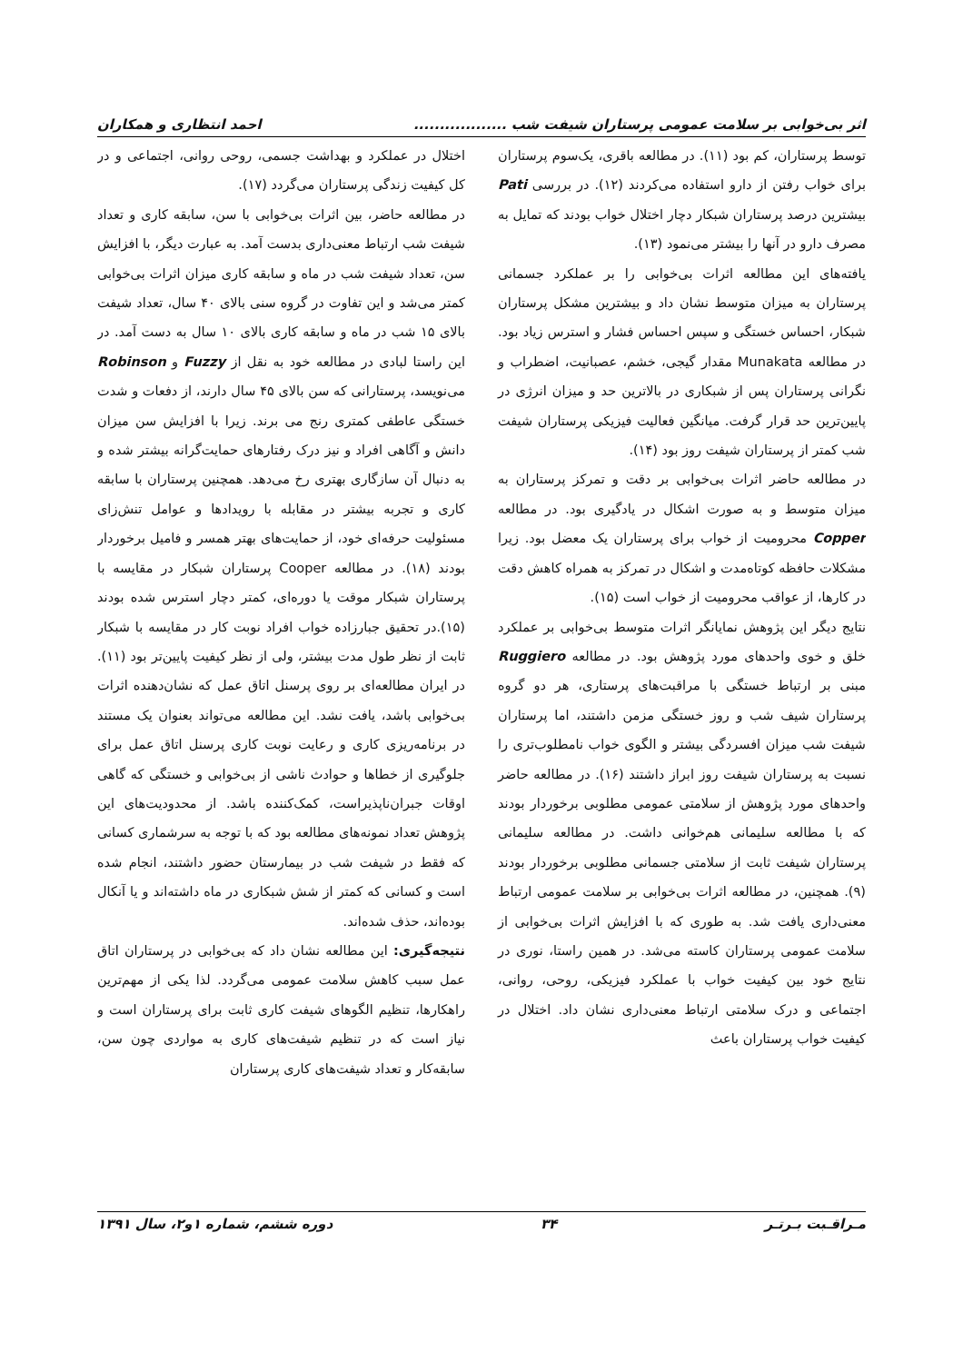اثر بی‌خوابی بر سلامت عمومی پرستاران شیفت شب .................. احمد انتظاری و همکاران
توسط پرستاران، کم بود (۱۱). در مطالعه باقری، یک‌سوم پرستاران برای خواب رفتن از دارو استفاده می‌کردند (۱۲). در بررسی Pati بیشترین درصد پرستاران شبکار دچار اختلال خواب بودند که تمایل به مصرف دارو در آنها را بیشتر می‌نمود (۱۳).
یافته‌های این مطالعه اثرات بی‌خوابی را بر عملکرد جسمانی پرستاران به میزان متوسط نشان داد و بیشترین مشکل پرستاران شبکار، احساس خستگی و سپس احساس فشار و استرس زیاد بود. در مطالعه Munakata مقدار گیجی، خشم، عصبانیت، اضطراب و نگرانی پرستاران پس از شبکاری در بالاترین حد و میزان انرژی در پایین‌ترین حد قرار گرفت. میانگین فعالیت فیزیکی پرستاران شیفت شب کمتر از پرستاران شیفت روز بود (۱۴).
در مطالعه حاضر اثرات بی‌خوابی بر دقت و تمرکز پرستاران به میزان متوسط و به صورت اشکال در یادگیری بود. در مطالعه Copper محرومیت از خواب برای پرستاران یک معضل بود. زیرا مشکلات حافظه کوتاه‌مدت و اشکال در تمرکز به همراه کاهش دقت در کارها، از عواقب محرومیت از خواب است (۱۵).
نتایج دیگر این پژوهش نمایانگر اثرات متوسط بی‌خوابی بر عملکرد خلق و خوی واحدهای مورد پژوهش بود. در مطالعه Ruggiero مبنی بر ارتباط خستگی با مراقبت‌های پرستاری، هر دو گروه پرستاران شیف شب و روز خستگی مزمن داشتند، اما پرستاران شیفت شب میزان افسردگی بیشتر و الگوی خواب نامطلوب‌تری را نسبت به پرستاران شیفت روز ابراز داشتند (۱۶). در مطالعه حاضر واحدهای مورد پژوهش از سلامتی عمومی مطلوبی برخوردار بودند که با مطالعه سلیمانی هم‌خوانی داشت. در مطالعه سلیمانی پرستاران شیفت ثابت از سلامتی جسمانی مطلوبی برخوردار بودند (۹). همچنین، در مطالعه اثرات بی‌خوابی بر سلامت عمومی ارتباط معنی‌داری یافت شد. به طوری که با افزایش اثرات بی‌خوابی از سلامت عمومی پرستاران کاسته می‌شد. در همین راستا، نوری در نتایج خود بین کیفیت خواب با عملکرد فیزیکی، روحی، روانی، اجتماعی و درک سلامتی ارتباط معنی‌داری نشان داد. اختلال در کیفیت خواب پرستاران باعث
اختلال در عملکرد و بهداشت جسمی، روحی روانی، اجتماعی و در کل کیفیت زندگی پرستاران می‌گردد (۱۷).
در مطالعه حاضر، بین اثرات بی‌خوابی با سن، سابقه کاری و تعداد شیفت شب ارتباط معنی‌داری بدست آمد. به عبارت دیگر، با افزایش سن، تعداد شیفت شب در ماه و سابقه کاری میزان اثرات بی‌خوابی کمتر می‌شد و این تفاوت در گروه سنی بالای ۴۰ سال، تعداد شیفت بالای ۱۵ شب در ماه و سابقه کاری بالای ۱۰ سال به دست آمد. در این راستا لبادی در مطالعه خود به نقل از Fuzzy و Robinson می‌نویسد، پرستارانی که سن بالای ۴۵ سال دارند، از دفعات و شدت خستگی عاطفی کمتری رنج می برند. زیرا با افزایش سن میزان دانش و آگاهی افراد و نیز درک رفتارهای حمایت‌گرانه بیشتر شده و به دنبال آن سازگاری بهتری رخ می‌دهد. همچنین پرستاران با سابقه کاری و تجربه بیشتر در مقابله با رویدادها و عوامل تنش‌زای مسئولیت حرفه‌ای خود، از حمایت‌های بهتر همسر و فامیل برخوردار بودند (۱۸). در مطالعه Cooper پرستاران شبکار در مقایسه با پرستاران شبکار موقت یا دوره‌ای، کمتر دچار استرس شده بودند (۱۵).در تحقیق جبارزاده خواب افراد نوبت کار در مقایسه با شبکار ثابت از نظر طول مدت بیشتر، ولی از نظر کیفیت پایین‌تر بود (۱۱). در ایران مطالعه‌ای بر روی پرسنل اتاق عمل که نشان‌دهنده اثرات بی‌خوابی باشد، یافت نشد. این مطالعه می‌تواند بعنوان یک مستند در برنامه‌ریزی کاری و رعایت نوبت کاری پرسنل اتاق عمل برای جلوگیری از خطاها و حوادث ناشی از بی‌خوابی و خستگی که گاهی اوقات جبران‌ناپذیراست، کمک‌کننده باشد. از محدودیت‌های این پژوهش تعداد نمونه‌های مطالعه بود که با توجه به سرشماری کسانی که فقط در شیفت شب در بیمارستان حضور داشتند، انجام شده است و کسانی که کمتر از شش شبکاری در ماه داشته‌اند و یا آنکال بوده‌اند، حذف شده‌اند.
نتیجه‌گیری: این مطالعه نشان داد که بی‌خوابی در پرستاران اتاق عمل سبب کاهش سلامت عمومی می‌گردد. لذا یکی از مهم‌ترین راهکارها، تنظیم الگوهای شیفت کاری ثابت برای پرستاران است و نیاز است که در تنظیم شیفت‌های کاری به مواردی چون سن، سابقه‌کار و تعداد شیفت‌های کاری پرستاران
مـراقـبت بـرتـر ۳۴ دوره ششم، شماره ۱و۲، سال ۱۳۹۱